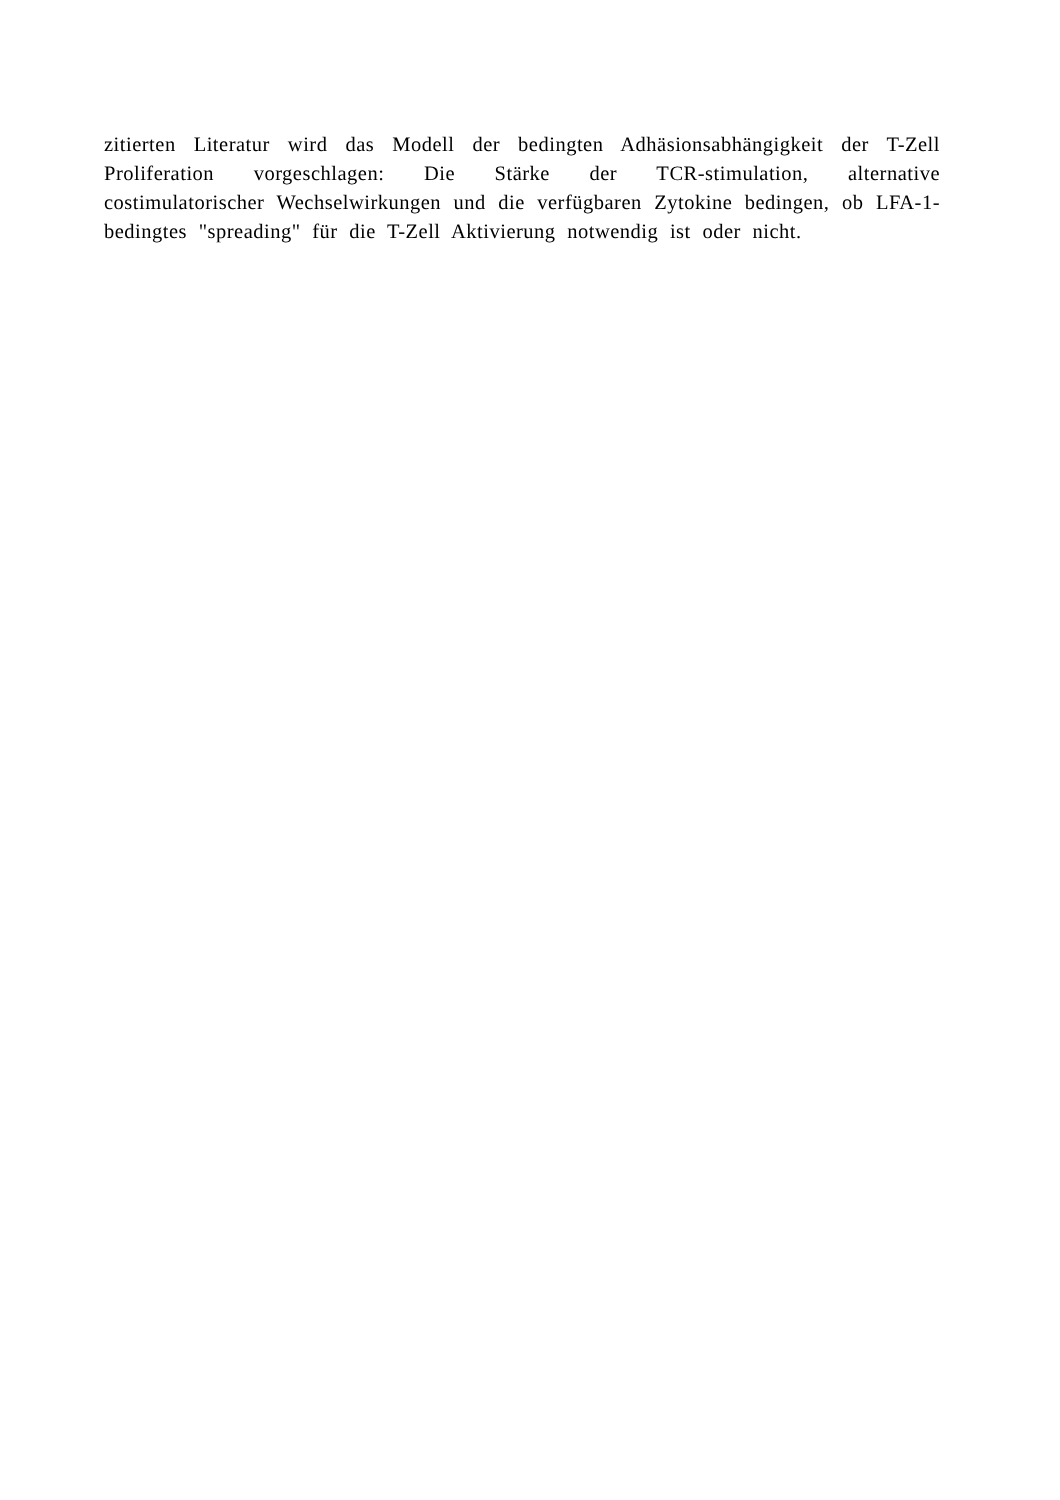zitierten Literatur wird das Modell der bedingten Adhäsionsabhängigkeit der T-Zell Proliferation vorgeschlagen: Die Stärke der TCR-stimulation, alternative costimulatorischer Wechselwirkungen und die verfügbaren Zytokine bedingen, ob LFA-1-bedingtes "spreading" für die T-Zell Aktivierung notwendig ist oder nicht.